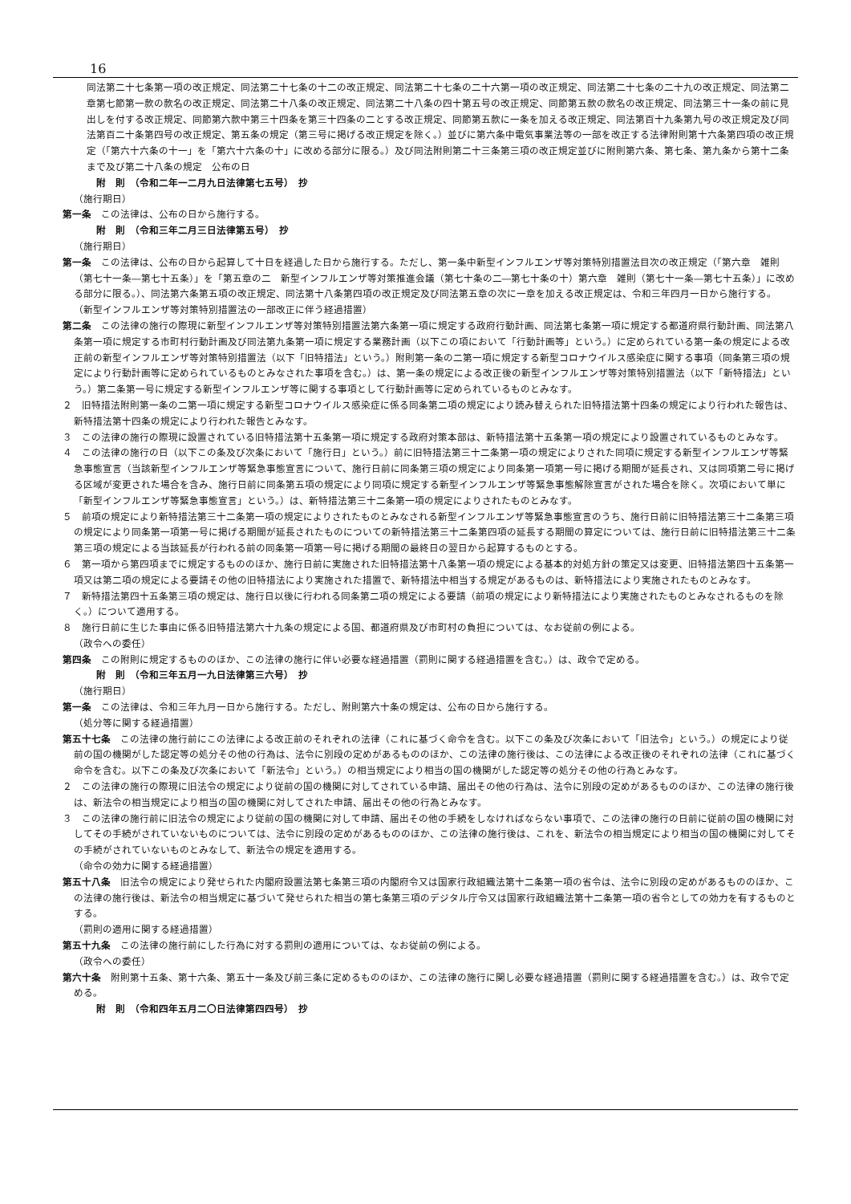16
同法第二十七条第一項の改正規定、同法第二十七条の十二の改正規定、同法第二十七条の二十六第一項の改正規定、同法第二十七条の二十九の改正規定、同法第二章第七節第一款の款名の改正規定、同法第二十八条の改正規定、同法第二十八条の四十第五号の改正規定、同節第五款の款名の改正規定、同法第三十一条の前に見出しを付する改正規定、同節第六款中第三十四条を第三十四条の二とする改正規定、同節第五款に一条を加える改正規定、同法第百十九条第九号の改正規定及び同法第百二十条第四号の改正規定、第五条の規定（第三号に掲げる改正規定を除く。）並びに第六条中電気事業法等の一部を改正する法律附則第十六条第四項の改正規定（「第六十六条の十一」を「第六十六条の十」に改める部分に限る。）及び同法附則第二十三条第三項の改正規定並びに附則第六条、第七条、第九条から第十二条まで及び第二十八条の規定　公布の日
附　則　（令和二年一二月九日法律第七五号）　抄
（施行期日）
第一条　この法律は、公布の日から施行する。
附　則　（令和三年二月三日法律第五号）　抄
（施行期日）
第一条　この法律は、公布の日から起算して十日を経過した日から施行する。ただし、第一条中新型インフルエンザ等対策特別措置法目次の改正規定（「第六章　雑則（第七十一条―第七十五条）」を「第五章の二　新型インフルエンザ等対策推進会議（第七十条の二―第七十条の十）第六章　雑則（第七十一条―第七十五条）」に改める部分に限る。）、同法第六条第五項の改正規定、同法第十八条第四項の改正規定及び同法第五章の次に一章を加える改正規定は、令和三年四月一日から施行する。
（新型インフルエンザ等対策特別措置法の一部改正に伴う経過措置）
第二条　この法律の施行の際現に新型インフルエンザ等対策特別措置法第六条第一項に規定する政府行動計画、同法第七条第一項に規定する都道府県行動計画、同法第八条第一項に規定する市町村行動計画及び同法第九条第一項に規定する業務計画（以下この項において「行動計画等」という。）に定められている第一条の規定による改正前の新型インフルエンザ等対策特別措置法（以下「旧特措法」という。）附則第一条の二第一項に規定する新型コロナウイルス感染症に関する事項（同条第三項の規定により行動計画等に定められているものとみなされた事項を含む。）は、第一条の規定による改正後の新型インフルエンザ等対策特別措置法（以下「新特措法」という。）第二条第一号に規定する新型インフルエンザ等に関する事項として行動計画等に定められているものとみなす。
２　旧特措法附則第一条の二第一項に規定する新型コロナウイルス感染症に係る同条第二項の規定により読み替えられた旧特措法第十四条の規定により行われた報告は、新特措法第十四条の規定により行われた報告とみなす。
３　この法律の施行の際現に設置されている旧特措法第十五条第一項に規定する政府対策本部は、新特措法第十五条第一項の規定により設置されているものとみなす。
４　この法律の施行の日（以下この条及び次条において「施行日」という。）前に旧特措法第三十二条第一項の規定によりされた同項に規定する新型インフルエンザ等緊急事態宣言（当該新型インフルエンザ等緊急事態宣言について、施行日前に同条第三項の規定により同条第一項第一号に掲げる期間が延長され、又は同項第二号に掲げる区域が変更された場合を含み、施行日前に同条第五項の規定により同項に規定する新型インフルエンザ等緊急事態解除宣言がされた場合を除く。次項において単に「新型インフルエンザ等緊急事態宣言」という。）は、新特措法第三十二条第一項の規定によりされたものとみなす。
５　前項の規定により新特措法第三十二条第一項の規定によりされたものとみなされる新型インフルエンザ等緊急事態宣言のうち、施行日前に旧特措法第三十二条第三項の規定により同条第一項第一号に掲げる期間が延長されたものについての新特措法第三十二条第四項の延長する期間の算定については、施行日前に旧特措法第三十二条第三項の規定による当該延長が行われる前の同条第一項第一号に掲げる期間の最終日の翌日から起算するものとする。
６　第一項から第四項までに規定するもののほか、施行日前に実施された旧特措法第十八条第一項の規定による基本的対処方針の策定又は変更、旧特措法第四十五条第一項又は第二項の規定による要請その他の旧特措法により実施された措置で、新特措法中相当する規定があるものは、新特措法により実施されたものとみなす。
７　新特措法第四十五条第三項の規定は、施行日以後に行われる同条第二項の規定による要請（前項の規定により新特措法により実施されたものとみなされるものを除く。）について適用する。
８　施行日前に生じた事由に係る旧特措法第六十九条の規定による国、都道府県及び市町村の負担については、なお従前の例による。
（政令への委任）
第四条　この附則に規定するもののほか、この法律の施行に伴い必要な経過措置（罰則に関する経過措置を含む。）は、政令で定める。
附　則　（令和三年五月一九日法律第三六号）　抄
（施行期日）
第一条　この法律は、令和三年九月一日から施行する。ただし、附則第六十条の規定は、公布の日から施行する。
（処分等に関する経過措置）
第五十七条　この法律の施行前にこの法律による改正前のそれぞれの法律（これに基づく命令を含む。以下この条及び次条において「旧法令」という。）の規定により従前の国の機関がした認定等の処分その他の行為は、法令に別段の定めがあるもののほか、この法律の施行後は、この法律による改正後のそれぞれの法律（これに基づく命令を含む。以下この条及び次条において「新法令」という。）の相当規定により相当の国の機関がした認定等の処分その他の行為とみなす。
２　この法律の施行の際現に旧法令の規定により従前の国の機関に対してされている申請、届出その他の行為は、法令に別段の定めがあるもののほか、この法律の施行後は、新法令の相当規定により相当の国の機関に対してされた申請、届出その他の行為とみなす。
３　この法律の施行前に旧法令の規定により従前の国の機関に対して申請、届出その他の手続をしなければならない事項で、この法律の施行の日前に従前の国の機関に対してその手続がされていないものについては、法令に別段の定めがあるもののほか、この法律の施行後は、これを、新法令の相当規定により相当の国の機関に対してその手続がされていないものとみなして、新法令の規定を適用する。
（命令の効力に関する経過措置）
第五十八条　旧法令の規定により発せられた内閣府設置法第七条第三項の内閣府令又は国家行政組織法第十二条第一項の省令は、法令に別段の定めがあるもののほか、この法律の施行後は、新法令の相当規定に基づいて発せられた相当の第七条第三項のデジタル庁令又は国家行政組織法第十二条第一項の省令としての効力を有するものとする。
（罰則の適用に関する経過措置）
第五十九条　この法律の施行前にした行為に対する罰則の適用については、なお従前の例による。
（政令への委任）
第六十条　附則第十五条、第十六条、第五十一条及び前三条に定めるもののほか、この法律の施行に関し必要な経過措置（罰則に関する経過措置を含む。）は、政令で定める。
附　則　（令和四年五月二〇日法律第四四号）　抄